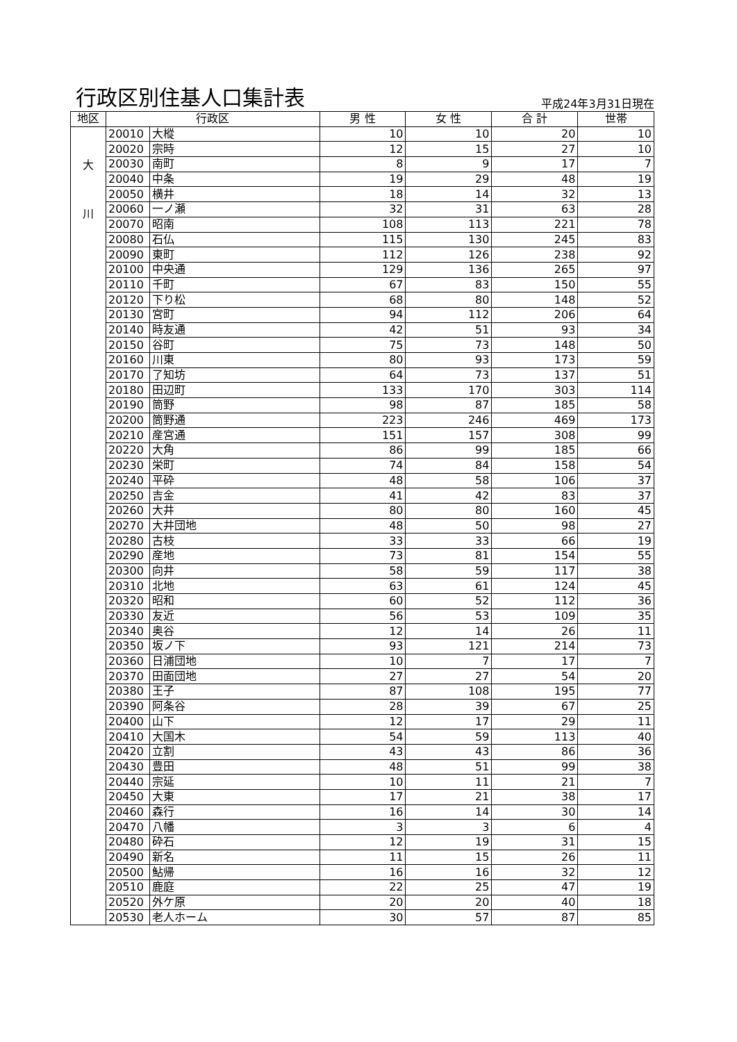行政区別住基人口集計表
平成24年3月31日現在
| 地区 | 行政区 | | 男 性 | 女 性 | 合 計 | 世帯 |
| --- | --- | --- | --- | --- | --- | --- |
| 大 川 | 20010 | 大樅 | 10 | 10 | 20 | 10 |
| | 20020 | 宗時 | 12 | 15 | 27 | 10 |
| | 20030 | 南町 | 8 | 9 | 17 | 7 |
| | 20040 | 中条 | 19 | 29 | 48 | 19 |
| | 20050 | 横井 | 18 | 14 | 32 | 13 |
| | 20060 | 一ノ瀬 | 32 | 31 | 63 | 28 |
| | 20070 | 昭南 | 108 | 113 | 221 | 78 |
| | 20080 | 石仏 | 115 | 130 | 245 | 83 |
| | 20090 | 東町 | 112 | 126 | 238 | 92 |
| | 20100 | 中央通 | 129 | 136 | 265 | 97 |
| | 20110 | 千町 | 67 | 83 | 150 | 55 |
| | 20120 | 下り松 | 68 | 80 | 148 | 52 |
| | 20130 | 宮町 | 94 | 112 | 206 | 64 |
| | 20140 | 時友通 | 42 | 51 | 93 | 34 |
| | 20150 | 谷町 | 75 | 73 | 148 | 50 |
| | 20160 | 川東 | 80 | 93 | 173 | 59 |
| | 20170 | 了知坊 | 64 | 73 | 137 | 51 |
| | 20180 | 田辺町 | 133 | 170 | 303 | 114 |
| | 20190 | 筒野 | 98 | 87 | 185 | 58 |
| | 20200 | 筒野通 | 223 | 246 | 469 | 173 |
| | 20210 | 産宮通 | 151 | 157 | 308 | 99 |
| | 20220 | 大角 | 86 | 99 | 185 | 66 |
| | 20230 | 栄町 | 74 | 84 | 158 | 54 |
| | 20240 | 平砕 | 48 | 58 | 106 | 37 |
| | 20250 | 吉金 | 41 | 42 | 83 | 37 |
| | 20260 | 大井 | 80 | 80 | 160 | 45 |
| | 20270 | 大井団地 | 48 | 50 | 98 | 27 |
| | 20280 | 古枝 | 33 | 33 | 66 | 19 |
| | 20290 | 産地 | 73 | 81 | 154 | 55 |
| | 20300 | 向井 | 58 | 59 | 117 | 38 |
| | 20310 | 北地 | 63 | 61 | 124 | 45 |
| | 20320 | 昭和 | 60 | 52 | 112 | 36 |
| | 20330 | 友近 | 56 | 53 | 109 | 35 |
| | 20340 | 奥谷 | 12 | 14 | 26 | 11 |
| | 20350 | 坂ノ下 | 93 | 121 | 214 | 73 |
| | 20360 | 日浦団地 | 10 | 7 | 17 | 7 |
| | 20370 | 田面団地 | 27 | 27 | 54 | 20 |
| | 20380 | 王子 | 87 | 108 | 195 | 77 |
| | 20390 | 阿条谷 | 28 | 39 | 67 | 25 |
| | 20400 | 山下 | 12 | 17 | 29 | 11 |
| | 20410 | 大国木 | 54 | 59 | 113 | 40 |
| | 20420 | 立割 | 43 | 43 | 86 | 36 |
| | 20430 | 豊田 | 48 | 51 | 99 | 38 |
| | 20440 | 宗延 | 10 | 11 | 21 | 7 |
| | 20450 | 大東 | 17 | 21 | 38 | 17 |
| | 20460 | 森行 | 16 | 14 | 30 | 14 |
| | 20470 | 八幡 | 3 | 3 | 6 | 4 |
| | 20480 | 砕石 | 12 | 19 | 31 | 15 |
| | 20490 | 新名 | 11 | 15 | 26 | 11 |
| | 20500 | 鮎帰 | 16 | 16 | 32 | 12 |
| | 20510 | 鹿庭 | 22 | 25 | 47 | 19 |
| | 20520 | 外ケ原 | 20 | 20 | 40 | 18 |
| | 20530 | 老人ホーム | 30 | 57 | 87 | 85 |